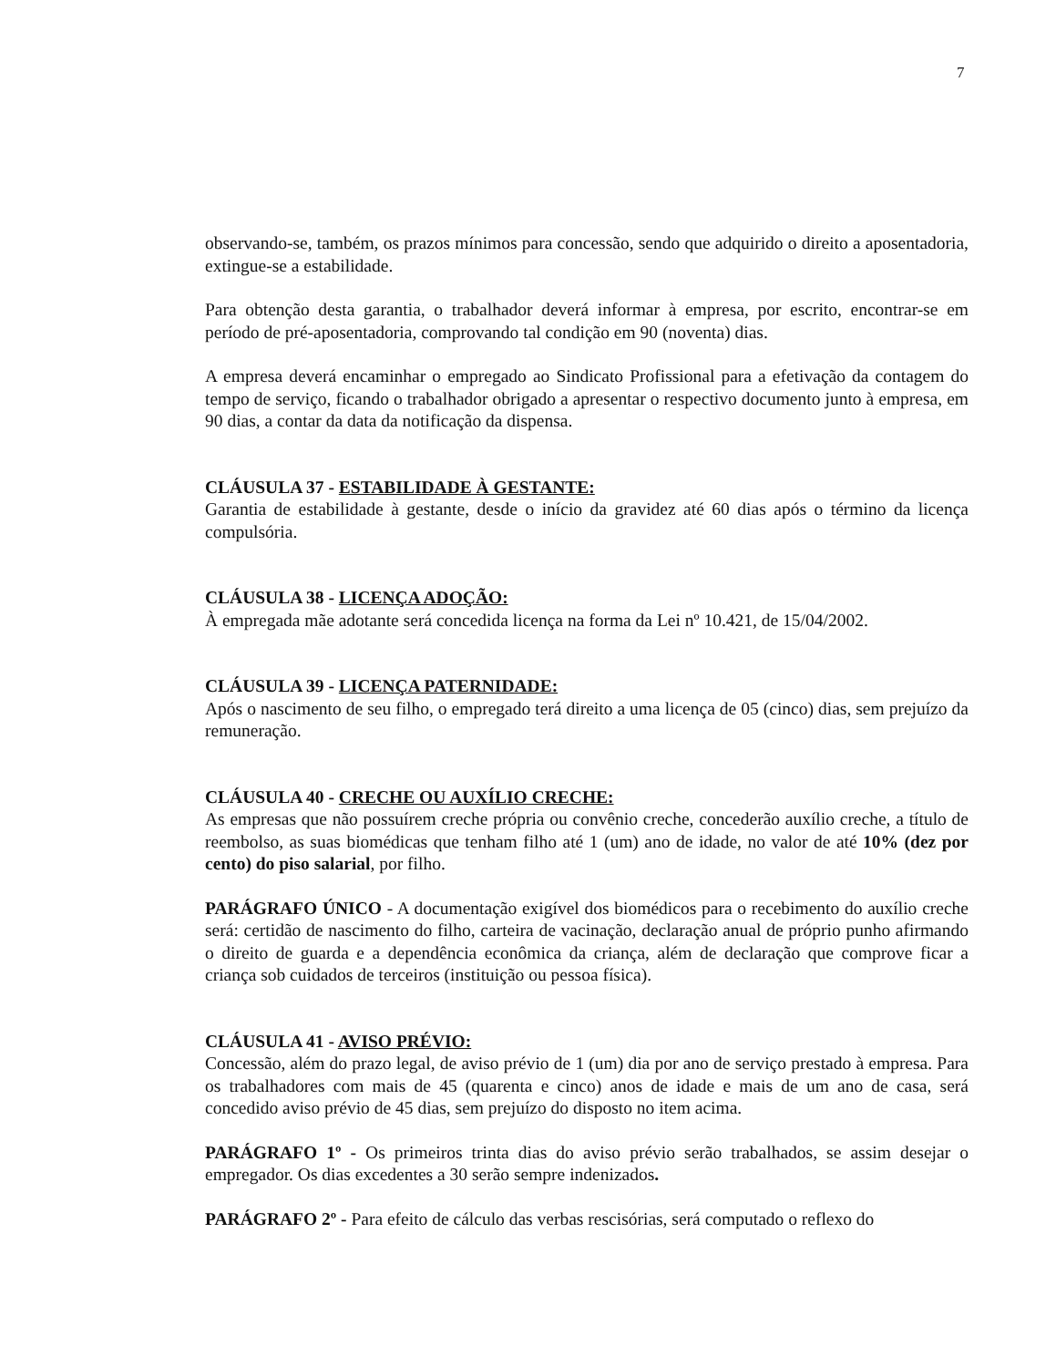7
observando-se, também, os prazos mínimos para concessão, sendo que adquirido o direito a aposentadoria, extingue-se a estabilidade.
Para obtenção desta garantia, o trabalhador deverá informar à empresa, por escrito, encontrar-se em período de pré-aposentadoria, comprovando tal condição em 90 (noventa) dias.
A empresa deverá encaminhar o empregado ao Sindicato Profissional para a efetivação da contagem do tempo de serviço, ficando o trabalhador obrigado a apresentar o respectivo documento junto à empresa, em 90 dias, a contar da data da notificação da dispensa.
CLÁUSULA 37 - ESTABILIDADE À GESTANTE:
Garantia de estabilidade à gestante, desde o início da gravidez até 60 dias após o término da licença compulsória.
CLÁUSULA 38 - LICENÇA ADOÇÃO:
À empregada mãe adotante será concedida licença na forma da Lei nº 10.421, de 15/04/2002.
CLÁUSULA 39 - LICENÇA PATERNIDADE:
Após o nascimento de seu filho, o empregado terá direito a uma licença de 05 (cinco) dias, sem prejuízo da remuneração.
CLÁUSULA 40 - CRECHE OU AUXÍLIO CRECHE:
As empresas que não possuírem creche própria ou convênio creche, concederão auxílio creche, a título de reembolso, as suas biomédicas que tenham filho até 1 (um) ano de idade, no valor de até 10% (dez por cento) do piso salarial, por filho.
PARÁGRAFO ÚNICO - A documentação exigível dos biomédicos para o recebimento do auxílio creche será: certidão de nascimento do filho, carteira de vacinação, declaração anual de próprio punho afirmando o direito de guarda e a dependência econômica da criança, além de declaração que comprove ficar a criança sob cuidados de terceiros (instituição ou pessoa física).
CLÁUSULA 41 - AVISO PRÉVIO:
Concessão, além do prazo legal, de aviso prévio de 1 (um) dia por ano de serviço prestado à empresa. Para os trabalhadores com mais de 45 (quarenta e cinco) anos de idade e mais de um ano de casa, será concedido aviso prévio de 45 dias, sem prejuízo do disposto no item acima.
PARÁGRAFO 1º - Os primeiros trinta dias do aviso prévio serão trabalhados, se assim desejar o empregador. Os dias excedentes a 30 serão sempre indenizados.
PARÁGRAFO 2º - Para efeito de cálculo das verbas rescisórias, será computado o reflexo do